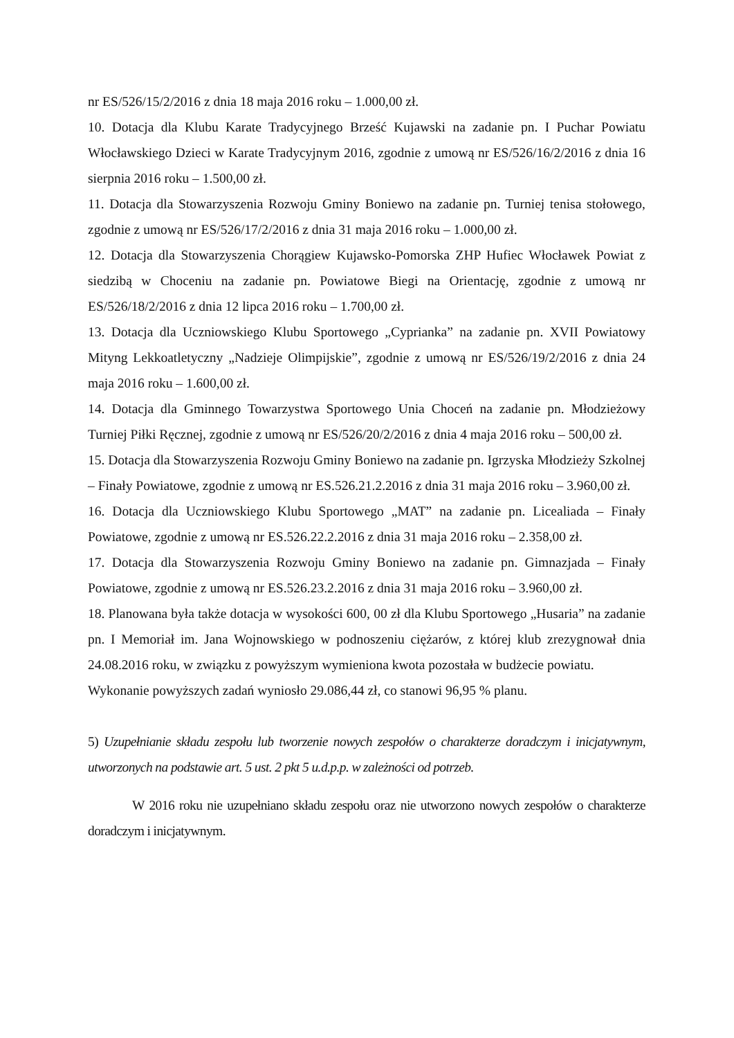nr ES/526/15/2/2016 z dnia 18 maja 2016 roku – 1.000,00 zł.
10. Dotacja dla Klubu Karate Tradycyjnego Brześć Kujawski na zadanie pn. I Puchar Powiatu Włocławskiego Dzieci w Karate Tradycyjnym 2016, zgodnie z umową nr ES/526/16/2/2016 z dnia 16 sierpnia 2016 roku – 1.500,00 zł.
11. Dotacja dla Stowarzyszenia Rozwoju Gminy Boniewo na zadanie pn. Turniej tenisa stołowego, zgodnie z umową nr ES/526/17/2/2016 z dnia 31 maja 2016 roku – 1.000,00 zł.
12. Dotacja dla Stowarzyszenia Chorągiew Kujawsko-Pomorska ZHP Hufiec Włocławek Powiat z siedzibą w Choceniu na zadanie pn. Powiatowe Biegi na Orientację, zgodnie z umową nr ES/526/18/2/2016 z dnia 12 lipca 2016 roku – 1.700,00 zł.
13. Dotacja dla Uczniowskiego Klubu Sportowego „Cyprianka” na zadanie pn. XVII Powiatowy Mityng Lekkoatletyczny „Nadzieje Olimpijskie”, zgodnie z umową nr ES/526/19/2/2016 z dnia 24 maja 2016 roku – 1.600,00 zł.
14. Dotacja dla Gminnego Towarzystwa Sportowego Unia Choceń na zadanie pn. Młodzieżowy Turniej Piłki Ręcznej, zgodnie z umową nr ES/526/20/2/2016 z dnia 4 maja 2016 roku – 500,00 zł.
15. Dotacja dla Stowarzyszenia Rozwoju Gminy Boniewo na zadanie pn. Igrzyska Młodzieży Szkolnej – Finały Powiatowe, zgodnie z umową nr ES.526.21.2.2016 z dnia 31 maja 2016 roku – 3.960,00 zł.
16. Dotacja dla Uczniowskiego Klubu Sportowego „MAT” na zadanie pn. Licealiada – Finały Powiatowe, zgodnie z umową nr ES.526.22.2.2016 z dnia 31 maja 2016 roku – 2.358,00 zł.
17. Dotacja dla Stowarzyszenia Rozwoju Gminy Boniewo na zadanie pn. Gimnazjada – Finały Powiatowe, zgodnie z umową nr ES.526.23.2.2016 z dnia 31 maja 2016 roku – 3.960,00 zł.
18. Planowana była także dotacja w wysokości 600, 00 zł dla Klubu Sportowego „Husaria” na zadanie pn. I Memoriał im. Jana Wojnowskiego w podnoszeniu ciężarów, z której klub zrezygnował dnia 24.08.2016 roku, w związku z powyższym wymieniona kwota pozostała w budżecie powiatu.
Wykonanie powyższych zadań wyniosło 29.086,44 zł, co stanowi 96,95 % planu.
5) Uzupełnianie składu zespołu lub tworzenie nowych zespołów o charakterze doradczym i inicjatywnym, utworzonych na podstawie art. 5 ust. 2 pkt 5 u.d.p.p. w zależności od potrzeb.
W 2016 roku nie uzupełniano składu zespołu oraz nie utworzono nowych zespołów o charakterze doradczym i inicjatywnym.